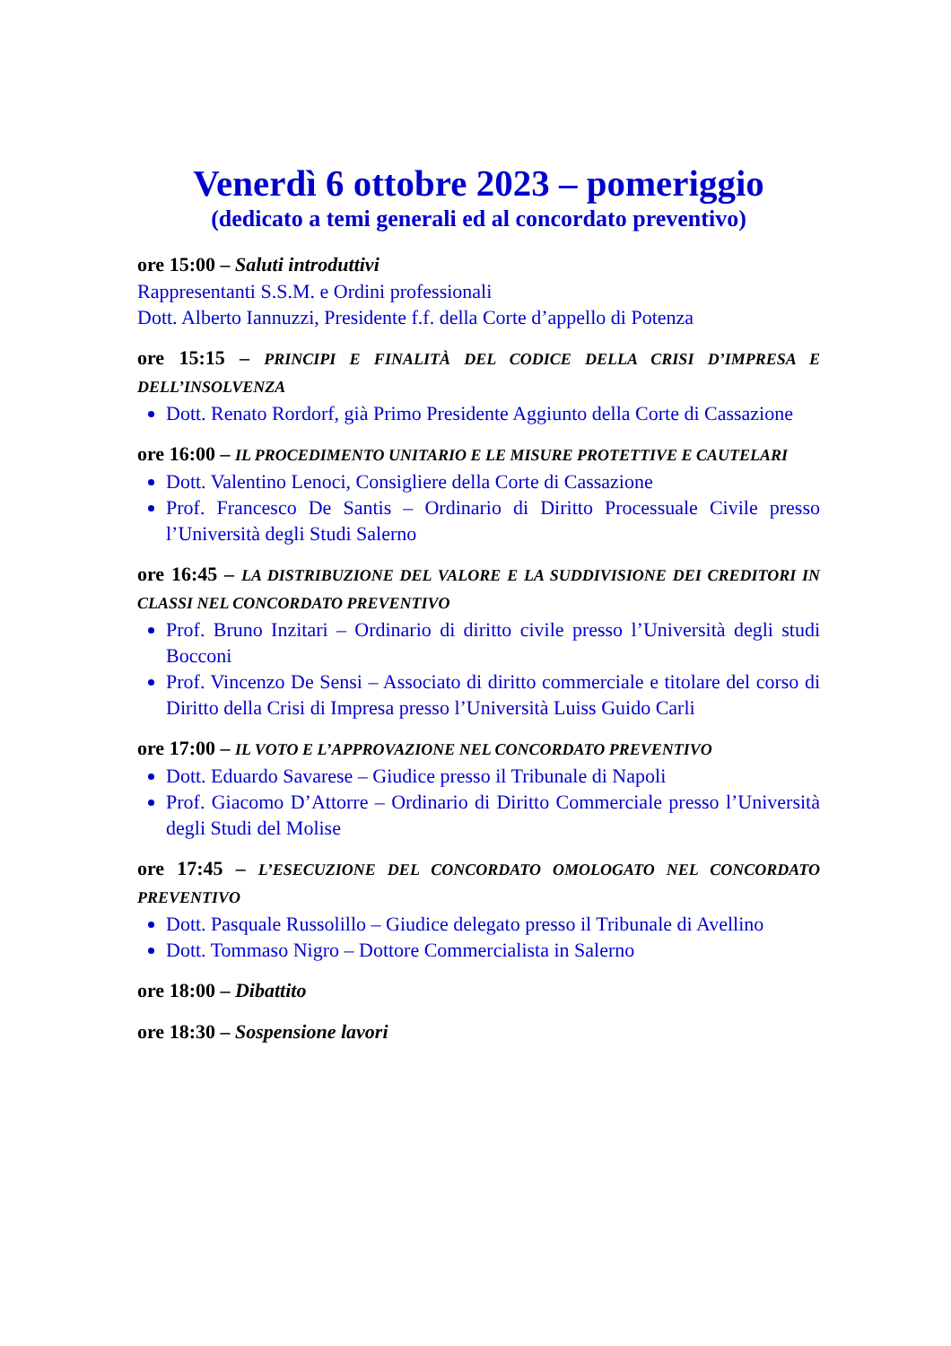Venerdì 6 ottobre 2023 – pomeriggio
(dedicato a temi generali ed al concordato preventivo)
ore 15:00 – Saluti introduttivi
Rappresentanti S.S.M. e Ordini professionali
Dott. Alberto Iannuzzi, Presidente f.f. della Corte d’appello di Potenza
ore 15:15 – PRINCIPI E FINALITÀ DEL CODICE DELLA CRISI D’IMPRESA E DELL’INSOLVENZA
Dott. Renato Rordorf, già Primo Presidente Aggiunto della Corte di Cassazione
ore 16:00 – IL PROCEDIMENTO UNITARIO E LE MISURE PROTETTIVE E CAUTELARI
Dott. Valentino Lenoci, Consigliere della Corte di Cassazione
Prof. Francesco De Santis – Ordinario di Diritto Processuale Civile presso l’Università degli Studi Salerno
ore 16:45 – LA DISTRIBUZIONE DEL VALORE E LA SUDDIVISIONE DEI CREDITORI IN CLASSI NEL CONCORDATO PREVENTIVO
Prof. Bruno Inzitari – Ordinario di diritto civile presso l’Università degli studi Bocconi
Prof. Vincenzo De Sensi – Associato di diritto commerciale e titolare del corso di Diritto della Crisi di Impresa presso l’Università Luiss Guido Carli
ore 17:00 – IL VOTO E L’APPROVAZIONE NEL CONCORDATO PREVENTIVO
Dott. Eduardo Savarese – Giudice presso il Tribunale di Napoli
Prof. Giacomo D’Attorre – Ordinario di Diritto Commerciale presso l’Università degli Studi del Molise
ore 17:45 – L’ESECUZIONE DEL CONCORDATO OMOLOGATO NEL CONCORDATO PREVENTIVO
Dott. Pasquale Russolillo – Giudice delegato presso il Tribunale di Avellino
Dott. Tommaso Nigro – Dottore Commercialista in Salerno
ore 18:00 – Dibattito
ore 18:30 – Sospensione lavori